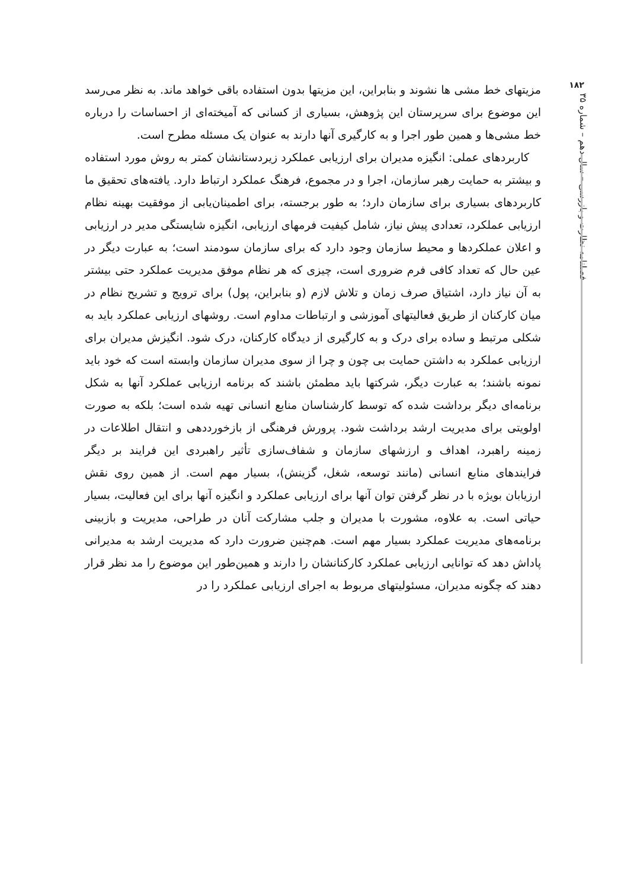۱۸۲
فصلنامه نظارت و بازرسی – سال دهم – شماره ۳۵
مزیتهای خط مشی ها نشوند و بنابراین، این مزیتها بدون استفاده باقی خواهد ماند. به نظر می‌رسد این موضوع برای سرپرستان این پژوهش، بسیاری از کسانی که آمیخته‌ای از احساسات را درباره خط مشی‌ها و همین طور اجرا و به کارگیری آنها دارند به عنوان یک مسئله مطرح است.
کاربردهای عملی: انگیزه مدیران برای ارزیابی عملکرد زیردستانشان کمتر به روش مورد استفاده و بیشتر به حمایت رهبر سازمان، اجرا و در مجموع، فرهنگ عملکرد ارتباط دارد. یافته‌های تحقیق ما کاربردهای بسیاری برای سازمان دارد؛ به طور برجسته، برای اطمینان‌یابی از موفقیت بهینه نظام ارزیابی عملکرد، تعدادی پیش نیاز، شامل کیفیت فرمهای ارزیابی، انگیزه شایستگی مدیر در ارزیابی و اعلان عملکردها و محیط سازمان وجود دارد که برای سازمان سودمند است؛ به عبارت دیگر در عین حال که تعداد کافی فرم ضروری است، چیزی که هر نظام موفق مدیریت عملکرد حتی بیشتر به آن نیاز دارد، اشتیاق صرف زمان و تلاش لازم (و بنابراین، پول) برای ترویج و تشریح نظام در میان کارکنان از طریق فعالیتهای آموزشی و ارتباطات مداوم است. روشهای ارزیابی عملکرد باید به شکلی مرتبط و ساده برای درک و به کارگیری از دیدگاه کارکنان، درک شود. انگیزش مدیران برای ارزیابی عملکرد به داشتن حمایت بی چون و چرا از سوی مدیران سازمان وابسته است که خود باید نمونه باشند؛ به عبارت دیگر، شرکتها باید مطمئن باشند که برنامه ارزیابی عملکرد آنها به شکل برنامه‌ای دیگر برداشت شده که توسط کارشناسان منابع انسانی تهیه شده است؛ بلکه به صورت اولویتی برای مدیریت ارشد برداشت شود. پرورش فرهنگی از بازخورددهی و انتقال اطلاعات در زمینه راهبرد، اهداف و ارزشهای سازمان و شفاف‌سازی تأثیر راهبردی این فرایند بر دیگر فرایندهای منابع انسانی (مانند توسعه، شغل، گزینش)، بسیار مهم است. از همین روی نقش ارزیابان بویژه با در نظر گرفتن توان آنها برای ارزیابی عملکرد و انگیزه آنها برای این فعالیت، بسیار حیاتی است. به علاوه، مشورت با مدیران و جلب مشارکت آنان در طراحی، مدیریت و بازبینی برنامه‌های مدیریت عملکرد بسیار مهم است. هم‌چنین ضرورت دارد که مدیریت ارشد به مدیرانی پاداش دهد که توانایی ارزیابی عملکرد کارکنانشان را دارند و همین‌طور این موضوع را مد نظر قرار دهند که چگونه مدیران، مسئولیتهای مربوط به اجرای ارزیابی عملکرد را در